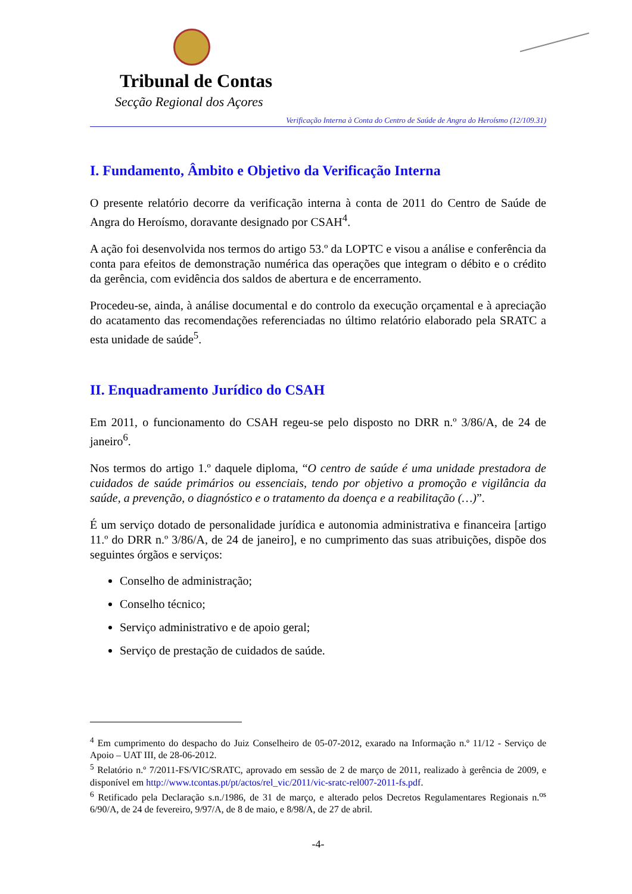Tribunal de Contas
Secção Regional dos Açores
Verificação Interna à Conta do Centro de Saúde de Angra do Heroísmo (12/109.31)
I. Fundamento, Âmbito e Objetivo da Verificação Interna
O presente relatório decorre da verificação interna à conta de 2011 do Centro de Saúde de Angra do Heroísmo, doravante designado por CSAH<sup>4</sup>.
A ação foi desenvolvida nos termos do artigo 53.º da LOPTC e visou a análise e conferência da conta para efeitos de demonstração numérica das operações que integram o débito e o crédito da gerência, com evidência dos saldos de abertura e de encerramento.
Procedeu-se, ainda, à análise documental e do controlo da execução orçamental e à apreciação do acatamento das recomendações referenciadas no último relatório elaborado pela SRATC a esta unidade de saúde<sup>5</sup>.
II. Enquadramento Jurídico do CSAH
Em 2011, o funcionamento do CSAH regeu-se pelo disposto no DRR n.º 3/86/A, de 24 de janeiro<sup>6</sup>.
Nos termos do artigo 1.º daquele diploma, “O centro de saúde é uma unidade prestadora de cuidados de saúde primários ou essenciais, tendo por objetivo a promoção e vigilância da saúde, a prevenção, o diagnóstico e o tratamento da doença e a reabilitação (…)”.
É um serviço dotado de personalidade jurídica e autonomia administrativa e financeira [artigo 11.º do DRR n.º 3/86/A, de 24 de janeiro], e no cumprimento das suas atribuições, dispõe dos seguintes órgãos e serviços:
Conselho de administração;
Conselho técnico;
Serviço administrativo e de apoio geral;
Serviço de prestação de cuidados de saúde.
<sup>4</sup> Em cumprimento do despacho do Juiz Conselheiro de 05-07-2012, exarado na Informação n.º 11/12 - Serviço de Apoio – UAT III, de 28-06-2012.
<sup>5</sup> Relatório n.º 7/2011-FS/VIC/SRATC, aprovado em sessão de 2 de março de 2011, realizado à gerência de 2009, e disponível em http://www.tcontas.pt/pt/actos/rel_vic/2011/vic-sratc-rel007-2011-fs.pdf.
<sup>6</sup> Retificado pela Declaração s.n./1986, de 31 de março, e alterado pelos Decretos Regulamentares Regionais n.<sup>os</sup> 6/90/A, de 24 de fevereiro, 9/97/A, de 8 de maio, e 8/98/A, de 27 de abril.
-4-